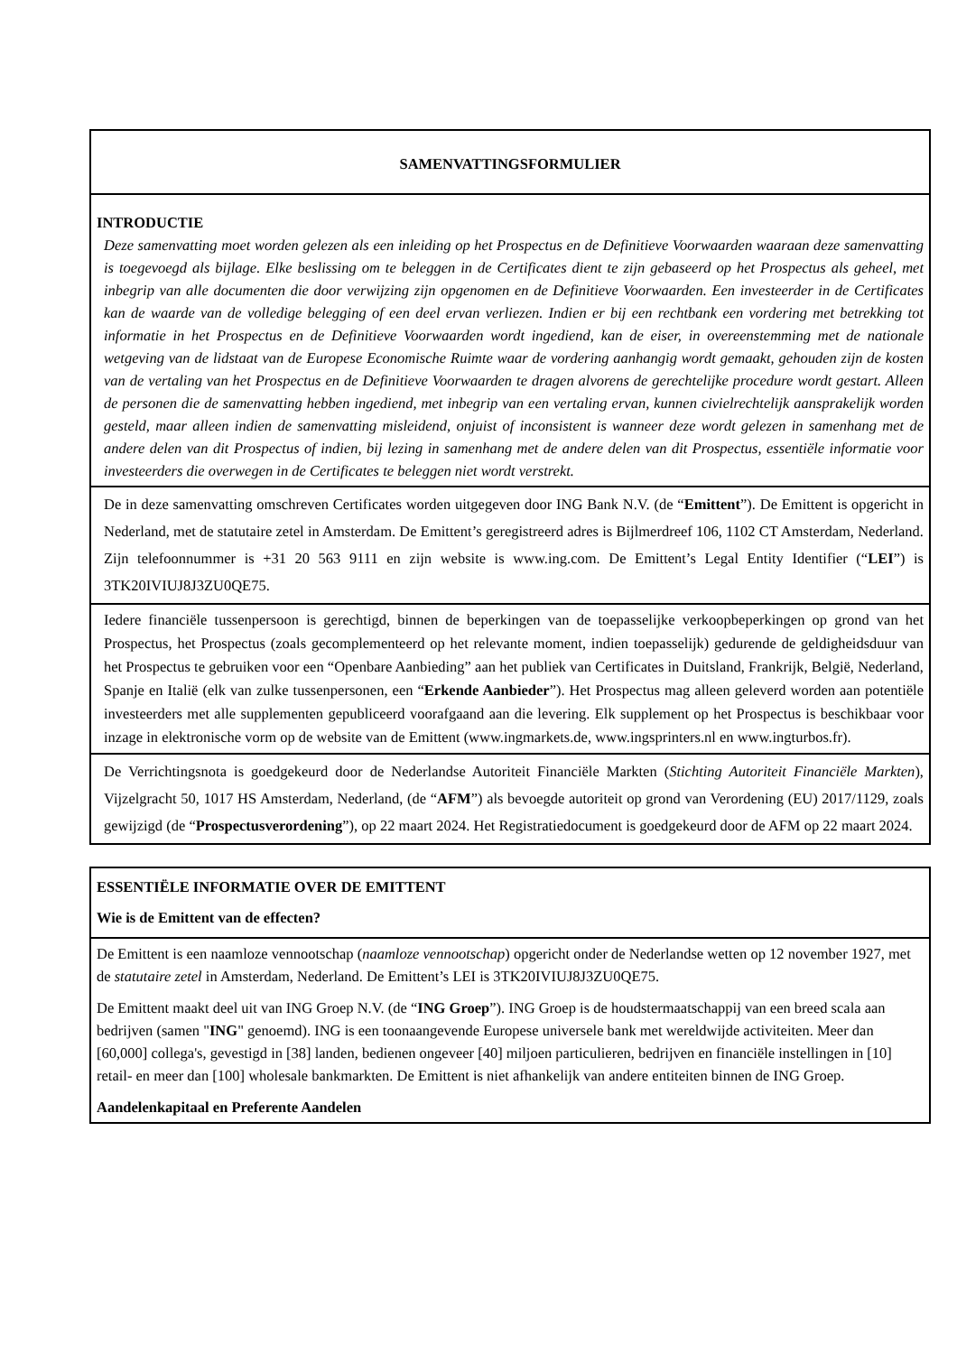SAMENVATTINGSFORMULIER
INTRODUCTIE
Deze samenvatting moet worden gelezen als een inleiding op het Prospectus en de Definitieve Voorwaarden waaraan deze samenvatting is toegevoegd als bijlage. Elke beslissing om te beleggen in de Certificates dient te zijn gebaseerd op het Prospectus als geheel, met inbegrip van alle documenten die door verwijzing zijn opgenomen en de Definitieve Voorwaarden. Een investeerder in de Certificates kan de waarde van de volledige belegging of een deel ervan verliezen. Indien er bij een rechtbank een vordering met betrekking tot informatie in het Prospectus en de Definitieve Voorwaarden wordt ingediend, kan de eiser, in overeenstemming met de nationale wetgeving van de lidstaat van de Europese Economische Ruimte waar de vordering aanhangig wordt gemaakt, gehouden zijn de kosten van de vertaling van het Prospectus en de Definitieve Voorwaarden te dragen alvorens de gerechtelijke procedure wordt gestart. Alleen de personen die de samenvatting hebben ingediend, met inbegrip van een vertaling ervan, kunnen civielrechtelijk aansprakelijk worden gesteld, maar alleen indien de samenvatting misleidend, onjuist of inconsistent is wanneer deze wordt gelezen in samenhang met de andere delen van dit Prospectus of indien, bij lezing in samenhang met de andere delen van dit Prospectus, essentiële informatie voor investeerders die overwegen in de Certificates te beleggen niet wordt verstrekt.
De in deze samenvatting omschreven Certificates worden uitgegeven door ING Bank N.V. (de “Emittent”). De Emittent is opgericht in Nederland, met de statutaire zetel in Amsterdam. De Emittent’s geregistreerd adres is Bijlmerdreef 106, 1102 CT Amsterdam, Nederland. Zijn telefoonnummer is +31 20 563 9111 en zijn website is www.ing.com. De Emittent’s Legal Entity Identifier (“LEI”) is 3TK20IVIUJ8J3ZU0QE75.
Iedere financiële tussenpersoon is gerechtigd, binnen de beperkingen van de toepasselijke verkoopbeperkingen op grond van het Prospectus, het Prospectus (zoals gecomplementeerd op het relevante moment, indien toepasselijk) gedurende de geldigheidsduur van het Prospectus te gebruiken voor een “Openbare Aanbieding” aan het publiek van Certificates in Duitsland, Frankrijk, België, Nederland, Spanje en Italië (elk van zulke tussenpersonen, een “Erkende Aanbieder”). Het Prospectus mag alleen geleverd worden aan potentiële investeerders met alle supplementen gepubliceerd voorafgaand aan die levering. Elk supplement op het Prospectus is beschikbaar voor inzage in elektronische vorm op de website van de Emittent (www.ingmarkets.de, www.ingsprinters.nl en www.ingturbos.fr).
De Verrichtingsnota is goedgekeurd door de Nederlandse Autoriteit Financiële Markten (Stichting Autoriteit Financiële Markten), Vijzelgracht 50, 1017 HS Amsterdam, Nederland, (de “AFM”) als bevoegde autoriteit op grond van Verordening (EU) 2017/1129, zoals gewijzigd (de “Prospectusverordening”), op 22 maart 2024. Het Registratiedocument is goedgekeurd door de AFM op 22 maart 2024.
ESSENTIËLE INFORMATIE OVER DE EMITTENT
Wie is de Emittent van de effecten?
De Emittent is een naamloze vennootschap (naamloze vennootschap) opgericht onder de Nederlandse wetten op 12 november 1927, met de statutaire zetel in Amsterdam, Nederland. De Emittent’s LEI is 3TK20IVIUJ8J3ZU0QE75.
De Emittent maakt deel uit van ING Groep N.V. (de “ING Groep”). ING Groep is de houdstermaatschappij van een breed scala aan bedrijven (samen "ING" genoemd). ING is een toonaangevende Europese universele bank met wereldwijde activiteiten. Meer dan [60,000] collega's, gevestigd in [38] landen, bedienen ongeveer [40] miljoen particulieren, bedrijven en financiële instellingen in [10] retail- en meer dan [100] wholesale bankmarkten. De Emittent is niet afhankelijk van andere entiteiten binnen de ING Groep.
Aandelenkapitaal en Preferente Aandelen